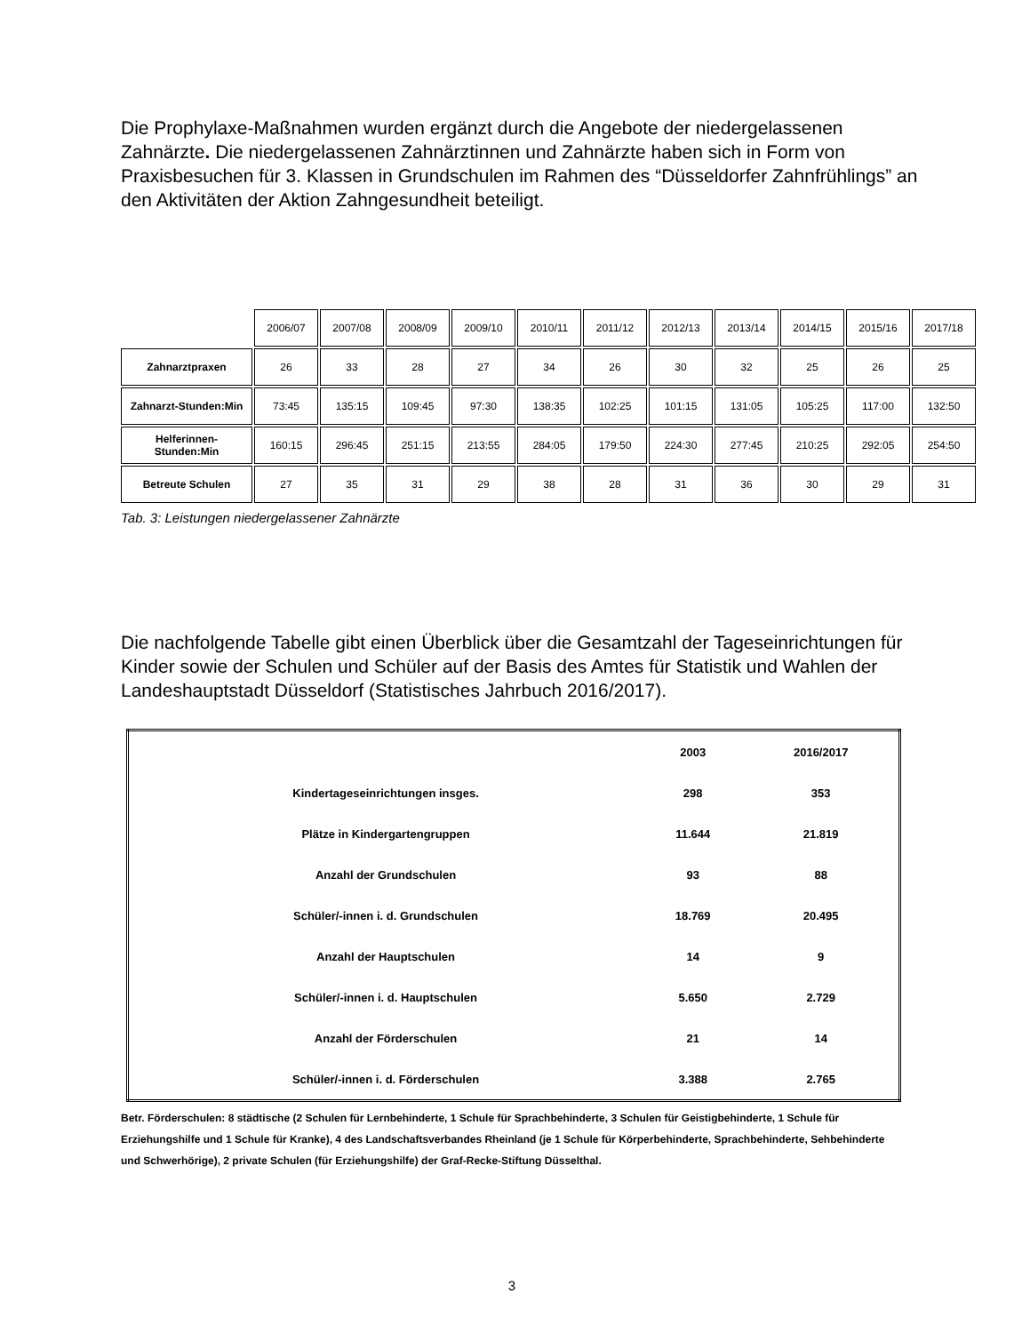Die Prophylaxe-Maßnahmen wurden ergänzt durch die Angebote der niedergelassenen Zahnärzte. Die niedergelassenen Zahnärztinnen und Zahnärzte haben sich in Form von Praxisbesuchen für 3. Klassen in Grundschulen im Rahmen des “Düsseldorfer Zahnfrühlings” an den Aktivitäten der Aktion Zahngesundheit beteiligt.
| | 2006/07 | 2007/08 | 2008/09 | 2009/10 | 2010/11 | 2011/12 | 2012/13 | 2013/14 | 2014/15 | 2015/16 | 2017/18 |
| Zahnarztpraxen | 26 | 33 | 28 | 27 | 34 | 26 | 30 | 32 | 25 | 26 | 25 |
| Zahnarzt-Stunden:Min | 73:45 | 135:15 | 109:45 | 97:30 | 138:35 | 102:25 | 101:15 | 131:05 | 105:25 | 117:00 | 132:50 |
| Helferinnen- Stunden:Min | 160:15 | 296:45 | 251:15 | 213:55 | 284:05 | 179:50 | 224:30 | 277:45 | 210:25 | 292:05 | 254:50 |
| Betreute Schulen | 27 | 35 | 31 | 29 | 38 | 28 | 31 | 36 | 30 | 29 | 31 |
Tab. 3: Leistungen niedergelassener Zahnärzte
Die nachfolgende Tabelle gibt einen Überblick über die Gesamtzahl der Tageseinrichtungen für Kinder sowie der Schulen und Schüler auf der Basis des Amtes für Statistik und Wahlen der Landeshauptstadt Düsseldorf (Statistisches Jahrbuch 2016/2017).
| | 2003 | 2016/2017 |
| --- | --- | --- |
| Kindertageseinrichtungen insges. | 298 | 353 |
| Plätze in Kindergartengruppen | 11.644 | 21.819 |
| Anzahl der Grundschulen | 93 | 88 |
| Schüler/-innen i. d. Grundschulen | 18.769 | 20.495 |
| Anzahl der Hauptschulen | 14 | 9 |
| Schüler/-innen i. d. Hauptschulen | 5.650 | 2.729 |
| Anzahl der Förderschulen | 21 | 14 |
| Schüler/-innen i. d. Förderschulen | 3.388 | 2.765 |
Betr. Förderschulen: 8 städtische (2 Schulen für Lernbehinderte, 1 Schule für Sprachbehinderte, 3 Schulen für Geistigbehinderte, 1 Schule für Erziehungshilfe und 1 Schule für Kranke), 4 des Landschaftsverbandes Rheinland (je 1 Schule für Körperbehinderte, Sprachbehinderte, Sehbehinderte und Schwerhörige), 2 private Schulen (für Erziehungshilfe) der Graf-Recke-Stiftung Düsselthal.
3